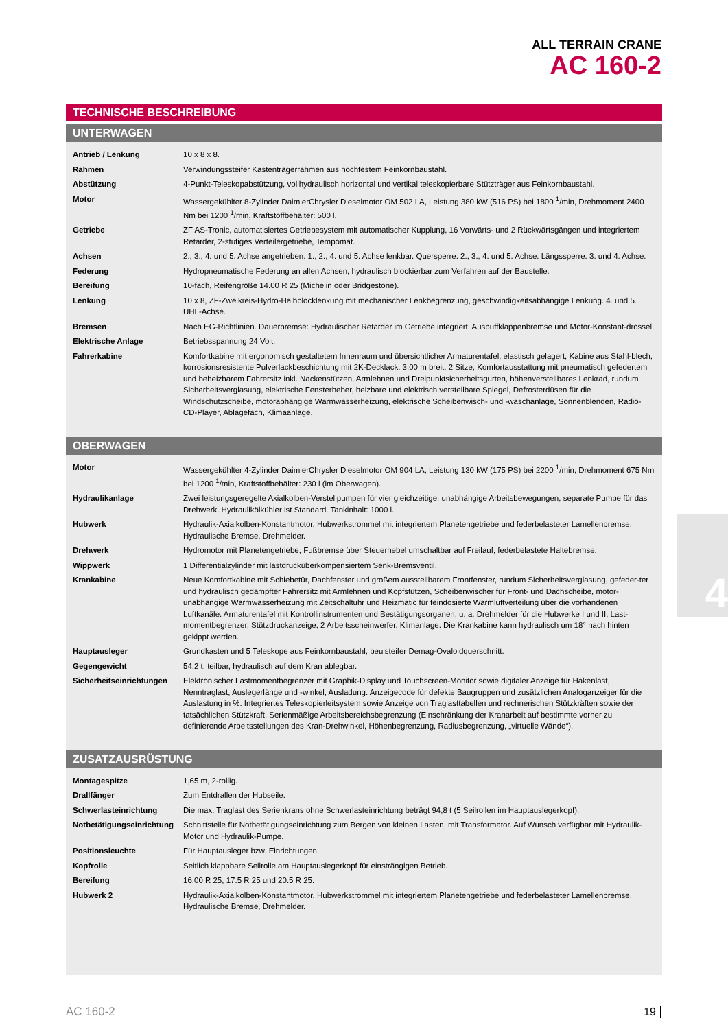ALL TERRAIN CRANE
AC 160-2
TECHNISCHE BESCHREIBUNG
UNTERWAGEN
| Antrieb / Lenkung | 10 x 8 x 8. |
| Rahmen | Verwindungssteifer Kastenträgerrahmen aus hochfestem Feinkornbaustahl. |
| Abstützung | 4-Punkt-Teleskopabstützung, vollhydraulisch horizontal und vertikal teleskopierbare Stützträger aus Feinkornbaustahl. |
| Motor | Wassergekühlter 8-Zylinder DaimlerChrysler Dieselmotor OM 502 LA, Leistung 380 kW (516 PS) bei 1800 <sup>1</sup>/min, Drehmoment 2400 Nm bei 1200 <sup>1</sup>/min, Kraftstoffbehälter: 500 l. |
| Getriebe | ZF AS-Tronic, automatisiertes Getriebesystem mit automatischer Kupplung, 16 Vorwärts- und 2 Rückwärtsgängen und integriertem Retarder, 2-stufiges Verteilergetriebe, Tempomat. |
| Achsen | 2., 3., 4. und 5. Achse angetrieben. 1., 2., 4. und 5. Achse lenkbar. Quersperre: 2., 3., 4. und 5. Achse. Längssperre: 3. und 4. Achse. |
| Federung | Hydropneumatische Federung an allen Achsen, hydraulisch blockierbar zum Verfahren auf der Baustelle. |
| Bereifung | 10-fach, Reifengröße 14.00 R 25 (Michelin oder Bridgestone). |
| Lenkung | 10 x 8, ZF-Zweikreis-Hydro-Halbblocklenkung mit mechanischer Lenkbegrenzung, geschwindigkeitsabhängige Lenkung. 4. und 5. UHL-Achse. |
| Bremsen | Nach EG-Richtlinien. Dauerbremse: Hydraulischer Retarder im Getriebe integriert, Auspuffklappenbremse und Motor-Konstant-drossel. |
| Elektrische Anlage | Betriebsspannung 24 Volt. |
| Fahrerkabine | Komfortkabine mit ergonomisch gestaltetem Innenraum und übersichtlicher Armaturentafel, elastisch gelagert, Kabine aus Stahl-blech, korrosionsresistente Pulverlackbeschichtung mit 2K-Decklack. 3,00 m breit, 2 Sitze, Komfortausstattung mit pneumatisch gefedertem und beheizbarem Fahrersitz inkl. Nackenstützen, Armlehnen und Dreipunktsicherheitsgurten, höhenverstellbares Lenkrad, rundum Sicherheitsverglasung, elektrische Fensterheber, heizbare und elektrisch verstellbare Spiegel, Defrosterdüsen für die Windschutzscheibe, motorabhängige Warmwasserheizung, elektrische Scheibenwisch- und -waschanlage, Sonnenblenden, Radio-CD-Player, Ablagefach, Klimaanlage. |
OBERWAGEN
| Motor | Wassergekühlter 4-Zylinder DaimlerChrysler Dieselmotor OM 904 LA, Leistung 130 kW (175 PS) bei 2200 <sup>1</sup>/min, Drehmoment 675 Nm bei 1200 <sup>1</sup>/min, Kraftstoffbehälter: 230 l (im Oberwagen). |
| Hydraulikanlage | Zwei leistungsgeregelte Axialkolben-Verstellpumpen für vier gleichzeitige, unabhängige Arbeitsbewegungen, separate Pumpe für das Drehwerk. Hydraulikölkühler ist Standard. Tankinhalt: 1000 l. |
| Hubwerk | Hydraulik-Axialkolben-Konstantmotor, Hubwerkstrommel mit integriertem Planetengetriebe und federbelasteter Lamellenbremse. Hydraulische Bremse, Drehmelder. |
| Drehwerk | Hydromotor mit Planetengetriebe, Fußbremse über Steuerhebel umschaltbar auf Freilauf, federbelastete Haltebremse. |
| Wippwerk | 1 Differentialzylinder mit lastdrucküberkompensiertem Senk-Bremsventil. |
| Krankabine | Neue Komfortkabine mit Schiebetür, Dachfenster und großem ausstellbarem Frontfenster, rundum Sicherheitsverglasung, gefeder-ter und hydraulisch gedämpfter Fahrersitz mit Armlehnen und Kopfstützen, Scheibenwischer für Front- und Dachscheibe, motor-unabhängige Warmwasserheizung mit Zeitschaltuhr und Heizmatic für feindosierte Warmluftverteilung über die vorhandenen Luftkanäle. Armaturentafel mit Kontrollinstrumenten und Bestätigungsorganen, u. a. Drehmelder für die Hubwerke I und II, Last-momentbegrenzer, Stützdruckanzeige, 2 Arbeitsscheinwerfer. Klimanlage. Die Krankabine kann hydraulisch um 18° nach hinten gekippt werden. |
| Hauptausleger | Grundkasten und 5 Teleskope aus Feinkornbaustahl, beulsteifer Demag-Ovaloidquerschnitt. |
| Gegengewicht | 54,2 t, teilbar, hydraulisch auf dem Kran ablegbar. |
| Sicherheitseinrichtungen | Elektronischer Lastmomentbegrenzer mit Graphik-Display und Touchscreen-Monitor sowie digitaler Anzeige für Hakenlast, Nenntraglast, Auslegerlänge und -winkel, Ausladung. Anzeigecode für defekte Baugruppen und zusätzlichen Analoganzeiger für die Auslastung in %. Integriertes Teleskopierleitsystem sowie Anzeige von Traglasttabellen und rechnerischen Stützkräften sowie der tatsächlichen Stützkraft. Serienmäßige Arbeitsbereichsbegrenzung (Einschränkung der Kranarbeit auf bestimmte vorher zu definierende Arbeitsstellungen des Kran-Drehwinkel, Höhenbegrenzung, Radiusbegrenzung, „virtuelle Wände“). |
ZUSATZAUSRÜSTUNG
| Montagespitze | 1,65 m, 2-rollig. |
| Drallfänger | Zum Entdrallen der Hubseile. |
| Schwerlasteinrichtung | Die max. Traglast des Serienkrans ohne Schwerlasteinrichtung beträgt 94,8 t (5 Seilrollen im Hauptauslegerkopf). |
| Notbetätigungseinrichtung | Schnittstelle für Notbetätigungseinrichtung zum Bergen von kleinen Lasten, mit Transformator. Auf Wunsch verfügbar mit Hydraulik-Motor und Hydraulik-Pumpe. |
| Positionsleuchte | Für Hauptausleger bzw. Einrichtungen. |
| Kopfrolle | Seitlich klappbare Seilrolle am Hauptauslegerkopf für einsträngigen Betrieb. |
| Bereifung | 16.00 R 25, 17.5 R 25 und 20.5 R 25. |
| Hubwerk 2 | Hydraulik-Axialkolben-Konstantmotor, Hubwerkstrommel mit integriertem Planetengetriebe und federbelasteter Lamellenbremse. Hydraulische Bremse, Drehmelder. |
4
AC 160-2 19